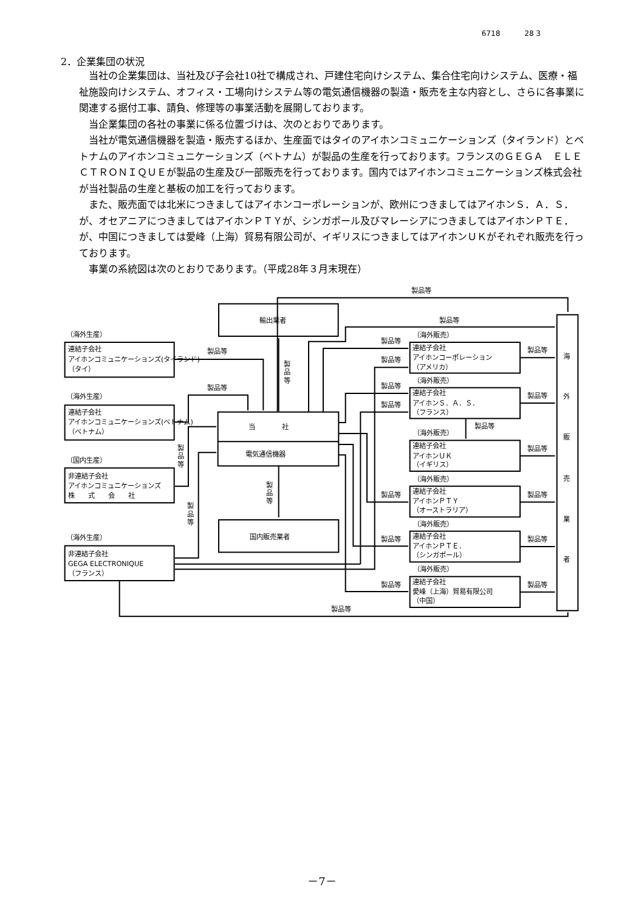6718 28 3
2．企業集団の状況
当社の企業集団は、当社及び子会社10社で構成され、戸建住宅向けシステム、集合住宅向けシステム、医療・福祉施設向けシステム、オフィス・工場向けシステム等の電気通信機器の製造・販売を主な内容とし、さらに各事業に関連する据付工事、請負、修理等の事業活動を展開しております。
当企業集団の各社の事業に係る位置づけは、次のとおりであります。
当社が電気通信機器を製造・販売するほか、生産面ではタイのアイホンコミュニケーションズ（タイランド）とベトナムのアイホンコミュニケーションズ（ベトナム）が製品の生産を行っております。フランスのＧＥＧＡ　ＥＬＥＣＴＲＯＮＩＱＵＥが製品の生産及び一部販売を行っております。国内ではアイホンコミュニケーションズ株式会社が当社製品の生産と基板の加工を行っております。
また、販売面では北米につきましてはアイホンコーポレーションが、欧州につきましてはアイホンＳ．Ａ．Ｓ．が、オセアニアにつきましてはアイホンＰＴＹが、シンガポール及びマレーシアにつきましてはアイホンＰＴＥ．が、中国につきましては愛峰（上海）貿易有限公司が、イギリスにつきましてはアイホンＵＫがそれぞれ販売を行っております。
事業の系統図は次のとおりであります。（平成28年３月末現在）
製品等
輸出業者
製品等
（海外生産）
連結子会社
アイホンコミュニケーションズ(タイランド)
（タイ）
製品等
製
品
等
（海外販売）
製品等
連結子会社
アイホンコーポレーション
（アメリカ）
製品等
製品等
海
（海外販売）
製品等
連結子会社
アイホンＳ．Ａ．Ｓ．
（フランス）
製品等
製品等
外
（海外生産）
連結子会社
アイホンコミュニケーションズ(ベトナム)
（ベトナム）
製品等
当　　　　社
製品等
（海外販売）
連結子会社
アイホンＵＫ
（イギリス）
製品等
販
電気通信機器
製
品
等
（国内生産）
非連結子会社
アイホンコミュニケーションズ
株　　式　　会　　社
製
品
等
（海外販売）
製品等
連結子会社
アイホンＰＴＹ
（オーストラリア）
製品等
売
製
品
等
（海外販売）
国内販売業者
（海外生産）
製品等
連結子会社
アイホンＰＴＥ．
（シンガポール）
製品等
業
非連結子会社
GEGA ELECTRONIQUE
（フランス）
（海外販売）
者
製品等
連結子会社
愛峰（上海）貿易有限公司
（中国）
製品等
製品等
－7－